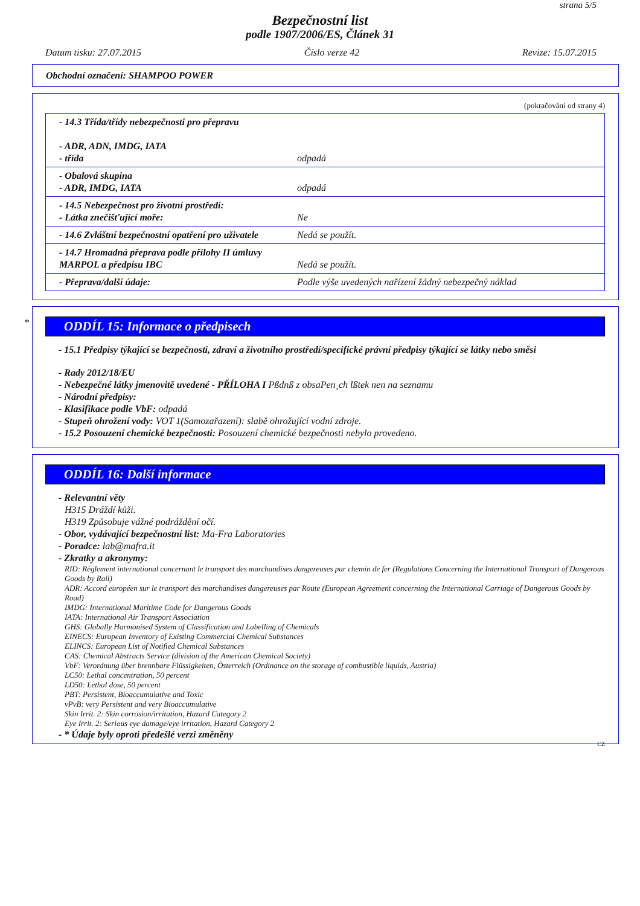strana 5/5
Bezpečnostní list
podle 1907/2006/ES, Článek 31
Datum tisku: 27.07.2015 Číslo verze 42 Revize: 15.07.2015
Obchodní označení: SHAMPOO POWER
(pokračování od strany 4)
| - 14.3 Třída/třídy nebezpečnosti pro přepravu - ADR, ADN, IMDG, IATA - třída | odpadá |
| - Obalová skupina - ADR, IMDG, IATA | odpadá |
| - 14.5 Nebezpečnost pro životní prostředí: - Látka znečišťující moře: | Ne |
| - 14.6 Zvláštní bezpečnostní opatření pro uživatele | Nedá se použít. |
| - 14.7 Hromadná přeprava podle přílohy II úmluvy MARPOL a předpisu IBC | Nedá se použít. |
| - Přeprava/další údaje: | Podle výše uvedených nařízení žádný nebezpečný náklad |
*
ODDÍL 15: Informace o předpisech
- 15.1 Předpisy týkající se bezpečnosti, zdraví a životního prostředí/specifické právní předpisy týkající se látky nebo směsi
- Rady 2012/18/EU
- Nebezpečné látky jmenovitě uvedené - PŘÍLOHA I Pßdnß z obsaPen¸ch lßtek nen na seznamu
- Národní předpisy:
- Klasifikace podle VbF: odpadá
- Stupeň ohrožení vody: VOT 1(Samozařazení): slabě ohrožující vodní zdroje.
- 15.2 Posouzení chemické bezpečnosti: Posouzení chemické bezpečnosti nebylo provedeno.
ODDÍL 16: Další informace
- Relevantní věty
H315 Dráždí kůži.
H319 Způsobuje vážné podráždění očí.
- Obor, vydávající bezpečnostní list: Ma-Fra Laboratories
- Poradce: lab@mafra.it
- Zkratky a akronymy:
RID: Règlement international concernant le transport des marchandises dangereuses par chemin de fer (Regulations Concerning the International Transport of Dangerous Goods by Rail)
ADR: Accord européen sur le transport des marchandises dangereuses par Route (European Agreement concerning the International Carriage of Dangerous Goods by Road)
IMDG: International Maritime Code for Dangerous Goods
IATA: International Air Transport Association
GHS: Globally Harmonised System of Classification and Labelling of Chemicals
EINECS: European Inventory of Existing Commercial Chemical Substances
ELINCS: European List of Notified Chemical Substances
CAS: Chemical Abstracts Service (division of the American Chemical Society)
VbF: Verordnung über brennbare Flüssigkeiten, Österreich (Ordinance on the storage of combustible liquids, Austria)
LC50: Lethal concentration, 50 percent
LD50: Lethal dose, 50 percent
PBT: Persistent, Bioaccumulative and Toxic
vPvB: very Persistent and very Bioaccumulative
Skin Irrit. 2: Skin corrosion/irritation, Hazard Category 2
Eye Irrit. 2: Serious eye damage/eye irritation, Hazard Category 2
- * Údaje byly oproti předešlé verzi změněny
CZ